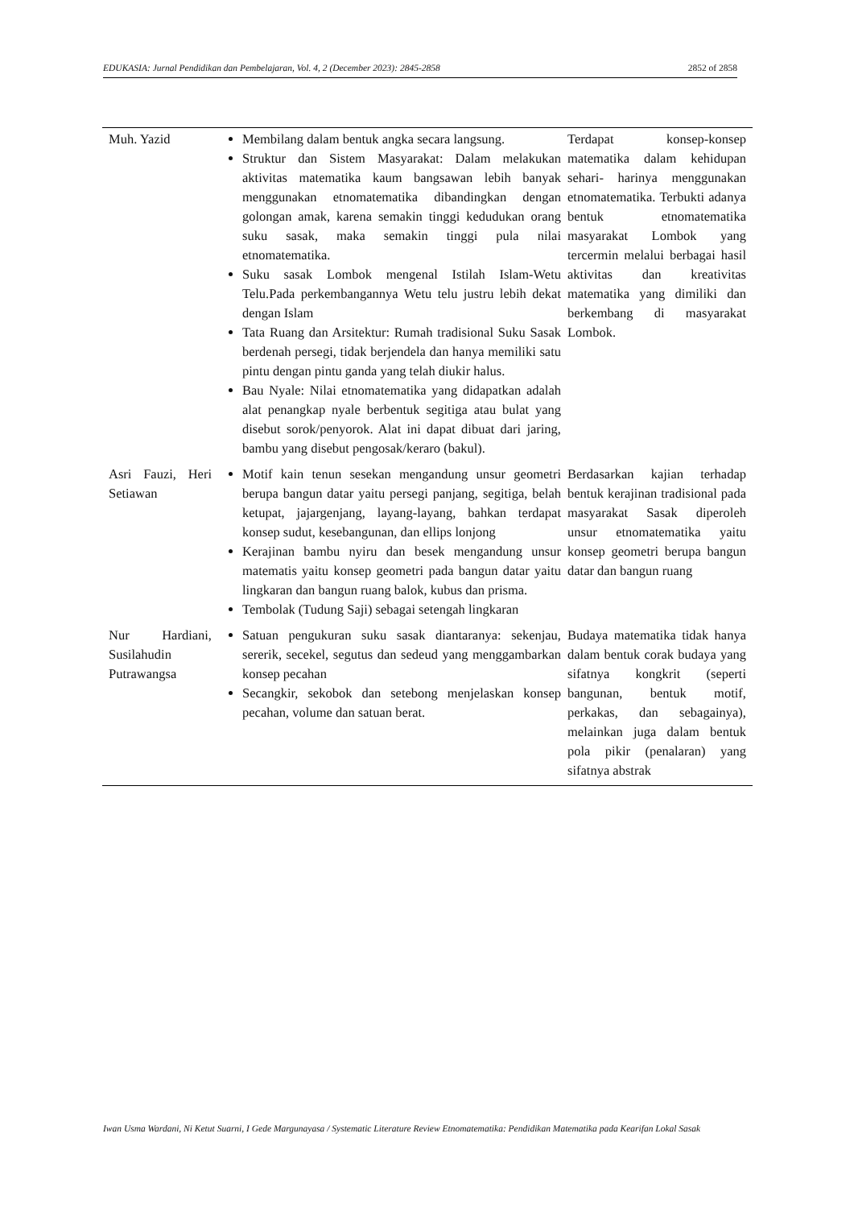EDUKASIA: Jurnal Pendidikan dan Pembelajaran, Vol. 4, 2 (December 2023): 2845-2858 2852 of 2858
| Muh. Yazid | Membilang dalam bentuk angka secara langsung. Struktur dan Sistem Masyarakat: Dalam melakukan aktivitas matematika kaum bangsawan lebih banyak menggunakan etnomatematika dibandingkan dengan golongan amak, karena semakin tinggi kedudukan orang suku sasak, maka semakin tinggi pula nilai etnomatematika. Suku sasak Lombok mengenal Istilah Islam-Wetu Telu.Pada perkembangannya Wetu telu justru lebih dekat dengan Islam Tata Ruang dan Arsitektur: Rumah tradisional Suku Sasak berdenah persegi, tidak berjendela dan hanya memiliki satu pintu dengan pintu ganda yang telah diukir halus. Bau Nyale: Nilai etnomatematika yang didapatkan adalah alat penangkap nyale berbentuk segitiga atau bulat yang disebut sorok/penyorok. Alat ini dapat dibuat dari jaring, bambu yang disebut pengosak/keraro (bakul). | Terdapat konsep-konsep matematika dalam kehidupan sehari- harinya menggunakan etnomatematika. Terbukti adanya bentuk etnomatematika masyarakat Lombok yang tercermin melalui berbagai hasil aktivitas dan kreativitas matematika yang dimiliki dan berkembang di masyarakat Lombok. |
| Asri Fauzi, Heri Setiawan | Motif kain tenun sesekan mengandung unsur geometri berupa bangun datar yaitu persegi panjang, segitiga, belah ketupat, jajargenjang, layang-layang, bahkan terdapat konsep sudut, kesebangunan, dan ellips lonjong Kerajinan bambu nyiru dan besek mengandung unsur matematis yaitu konsep geometri pada bangun datar yaitu lingkaran dan bangun ruang balok, kubus dan prisma. Tembolak (Tudung Saji) sebagai setengah lingkaran | Berdasarkan kajian terhadap bentuk kerajinan tradisional pada masyarakat Sasak diperoleh unsur etnomatematika yaitu konsep geometri berupa bangun datar dan bangun ruang |
| Nur Hardiani, Susilahudin Putrawangsa | Satuan pengukuran suku sasak diantaranya: sekenjau, sererik, secekel, segutus dan sedeud yang menggambarkan konsep pecahan Secangkir, sekobok dan setebong menjelaskan konsep pecahan, volume dan satuan berat. | Budaya matematika tidak hanya dalam bentuk corak budaya yang sifatnya kongkrit (seperti bangunan, bentuk motif, perkakas, dan sebagainya), melainkan juga dalam bentuk pola pikir (penalaran) yang sifatnya abstrak |
Iwan Usma Wardani, Ni Ketut Suarni, I Gede Margunayasa / Systematic Literature Review Etnomatematika: Pendidikan Matematika pada Kearifan Lokal Sasak